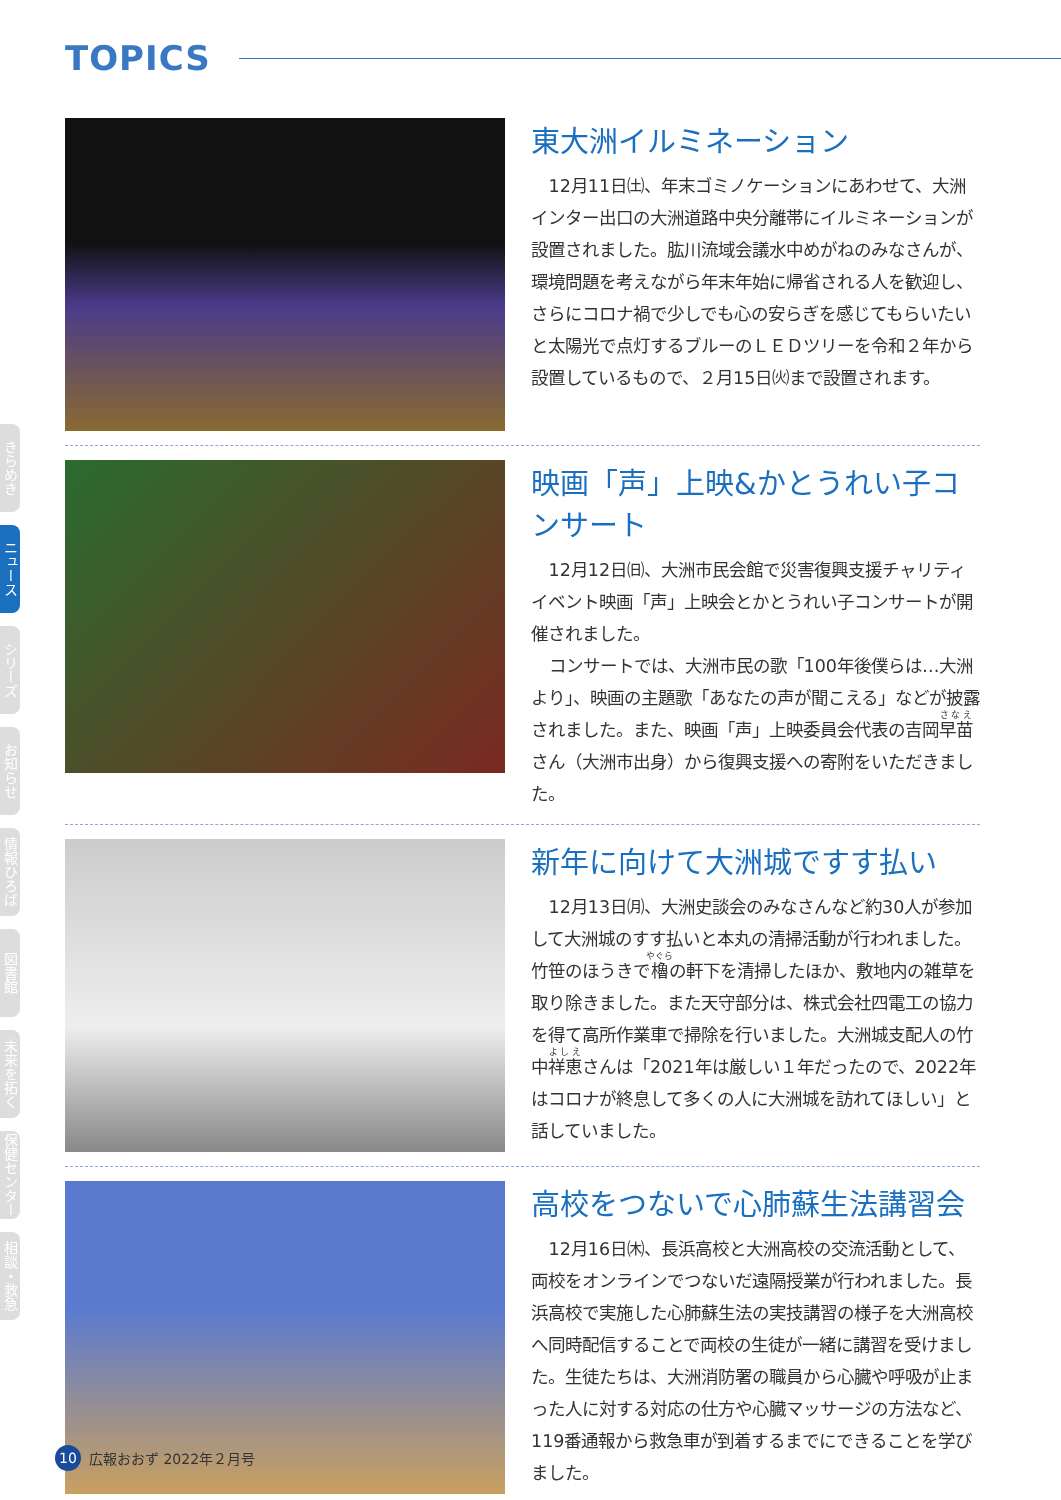TOPICS
東大洲イルミネーション
12月11日㈯、年末ゴミノケーションにあわせて、大洲インター出口の大洲道路中央分離帯にイルミネーションが設置されました。肱川流域会議水中めがねのみなさんが、環境問題を考えながら年末年始に帰省される人を歓迎し、さらにコロナ禍で少しでも心の安らぎを感じてもらいたいと太陽光で点灯するブルーのＬＥＤツリーを令和２年から設置しているもので、２月15日㈫まで設置されます。
映画「声」上映&かとうれい子コンサート
12月12日㈰、大洲市民会館で災害復興支援チャリティイベント映画「声」上映会とかとうれい子コンサートが開催されました。
コンサートでは、大洲市民の歌「100年後僕らは…大洲より」、映画の主題歌「あなたの声が聞こえる」などが披露されました。また、映画「声」上映委員会代表の吉岡早苗さん（大洲市出身）から復興支援への寄附をいただきました。
新年に向けて大洲城ですす払い
12月13日㈪、大洲史談会のみなさんなど約30人が参加して大洲城のすす払いと本丸の清掃活動が行われました。竹笹のほうきで櫓の軒下を清掃したほか、敷地内の雑草を取り除きました。また天守部分は、株式会社四電工の協力を得て高所作業車で掃除を行いました。大洲城支配人の竹中祥恵さんは「2021年は厳しい１年だったので、2022年はコロナが終息して多くの人に大洲城を訪れてほしい」と話していました。
高校をつないで心肺蘇生法講習会
12月16日㈭、長浜高校と大洲高校の交流活動として、両校をオンラインでつないだ遠隔授業が行われました。長浜高校で実施した心肺蘇生法の実技講習の様子を大洲高校へ同時配信することで両校の生徒が一緒に講習を受けました。生徒たちは、大洲消防署の職員から心臓や呼吸が止まった人に対する対応の仕方や心臓マッサージの方法など、119番通報から救急車が到着するまでにできることを学びました。
きらめき
ニュース
シリーズ
お知らせ
情報ひろば
図書館
未来を拓く
保健センター
相談・救急
10 広報おおず 2022年２月号